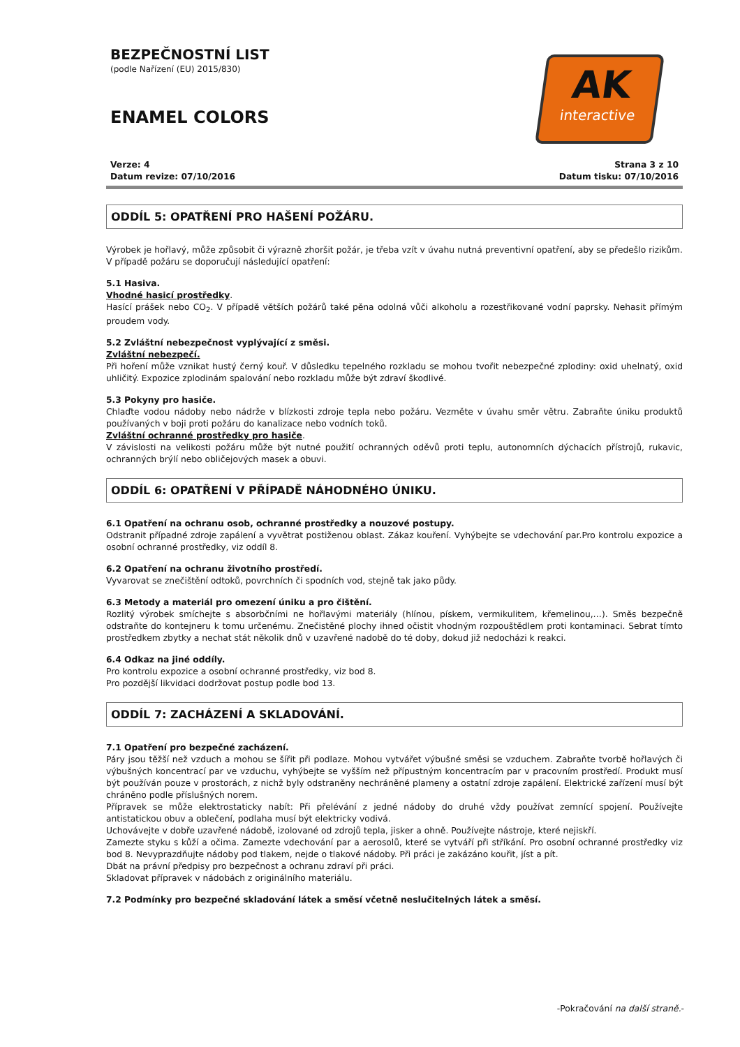BEZPEČNOSTNÍ LIST
(podle Nařízení (EU) 2015/830)
ENAMEL COLORS
AK
interactive
Verze: 4
Datum revize: 07/10/2016
Strana 3 z 10
Datum tisku: 07/10/2016
ODDÍL 5: OPATŘENÍ PRO HAŠENÍ POŽÁRU.
Výrobek je hořlavý, může způsobit či výrazně zhoršit požár, je třeba vzít v úvahu nutná preventivní opatření, aby se předešlo rizikům. V případě požáru se doporučují následující opatření:
5.1 Hasiva.
Vhodné hasicí prostředky.
Hasící prášek nebo CO<sub>2</sub>. V případě větších požárů také pěna odolná vůči alkoholu a rozestřikované vodní paprsky. Nehasit přímým proudem vody.
5.2 Zvláštní nebezpečnost vyplývající z směsi.
Zvláštní nebezpečí.
Při hoření může vznikat hustý černý kouř. V důsledku tepelného rozkladu se mohou tvořit nebezpečné zplodiny: oxid uhelnatý, oxid uhličitý. Expozice zplodinám spalování nebo rozkladu může být zdraví škodlivé.
5.3 Pokyny pro hasiče.
Chlaďte vodou nádoby nebo nádrže v blízkosti zdroje tepla nebo požáru. Vezměte v úvahu směr větru. Zabraňte úniku produktů používaných v boji proti požáru do kanalizace nebo vodních toků.
Zvláštní ochranné prostředky pro hasiče.
V závislosti na velikosti požáru může být nutné použití ochranných oděvů proti teplu, autonomních dýchacích přístrojů, rukavic, ochranných brýlí nebo obličejových masek a obuvi.
ODDÍL 6: OPATŘENÍ V PŘÍPADĚ NÁHODNÉHO ÚNIKU.
6.1 Opatření na ochranu osob, ochranné prostředky a nouzové postupy.
Odstranit případné zdroje zapálení a vyvětrat postiženou oblast. Zákaz kouření. Vyhýbejte se vdechování par.Pro kontrolu expozice a osobní ochranné prostředky, viz oddíl 8.
6.2 Opatření na ochranu životního prostředí.
Vyvarovat se znečištění odtoků, povrchních či spodních vod, stejně tak jako půdy.
6.3 Metody a materiál pro omezení úniku a pro čištění.
Rozlitý výrobek smíchejte s absorbčními ne hořlavými materiály (hlínou, pískem, vermikulitem, křemelinou,…). Směs bezpečně odstraňte do kontejneru k tomu určenému. Znečistěné plochy ihned očistit vhodným rozpouštědlem proti kontaminaci. Sebrat tímto prostředkem zbytky a nechat stát několik dnů v uzavřené nadobě do té doby, dokud již nedocházi k reakci.
6.4 Odkaz na jiné oddíly.
Pro kontrolu expozice a osobní ochranné prostředky, viz bod 8.
Pro pozdější likvidaci dodržovat postup podle bod 13.
ODDÍL 7: ZACHÁZENÍ A SKLADOVÁNÍ.
7.1 Opatření pro bezpečné zacházení.
Páry jsou těžší než vzduch a mohou se šířit při podlaze. Mohou vytvářet výbušné směsi se vzduchem. Zabraňte tvorbě hořlavých či výbušných koncentrací par ve vzduchu, vyhýbejte se vyšším než přípustným koncentracím par v pracovním prostředí. Produkt musí být používán pouze v prostorách, z nichž byly odstraněny nechráněné plameny a ostatní zdroje zapálení. Elektrické zařízení musí být chráněno podle příslušných norem.
Přípravek se může elektrostaticky nabít: Při přelévání z jedné nádoby do druhé vždy používat zemnící spojení. Používejte antistatickou obuv a oblečení, podlaha musí být elektricky vodivá.
Uchovávejte v dobře uzavřené nádobě, izolované od zdrojů tepla, jisker a ohně. Používejte nástroje, které nejiskří.
Zamezte styku s kůží a očima. Zamezte vdechování par a aerosolů, které se vytváří při stříkání. Pro osobní ochranné prostředky viz bod 8. Nevyprazdňujte nádoby pod tlakem, nejde o tlakové nádoby. Při práci je zakázáno kouřit, jíst a pít.
Dbát na právní předpisy pro bezpečnost a ochranu zdraví při práci.
Skladovat přípravek v nádobách z originálního materiálu.
7.2 Podmínky pro bezpečné skladování látek a směsí včetně neslučitelných látek a směsí.
-Pokračování na další straně.-